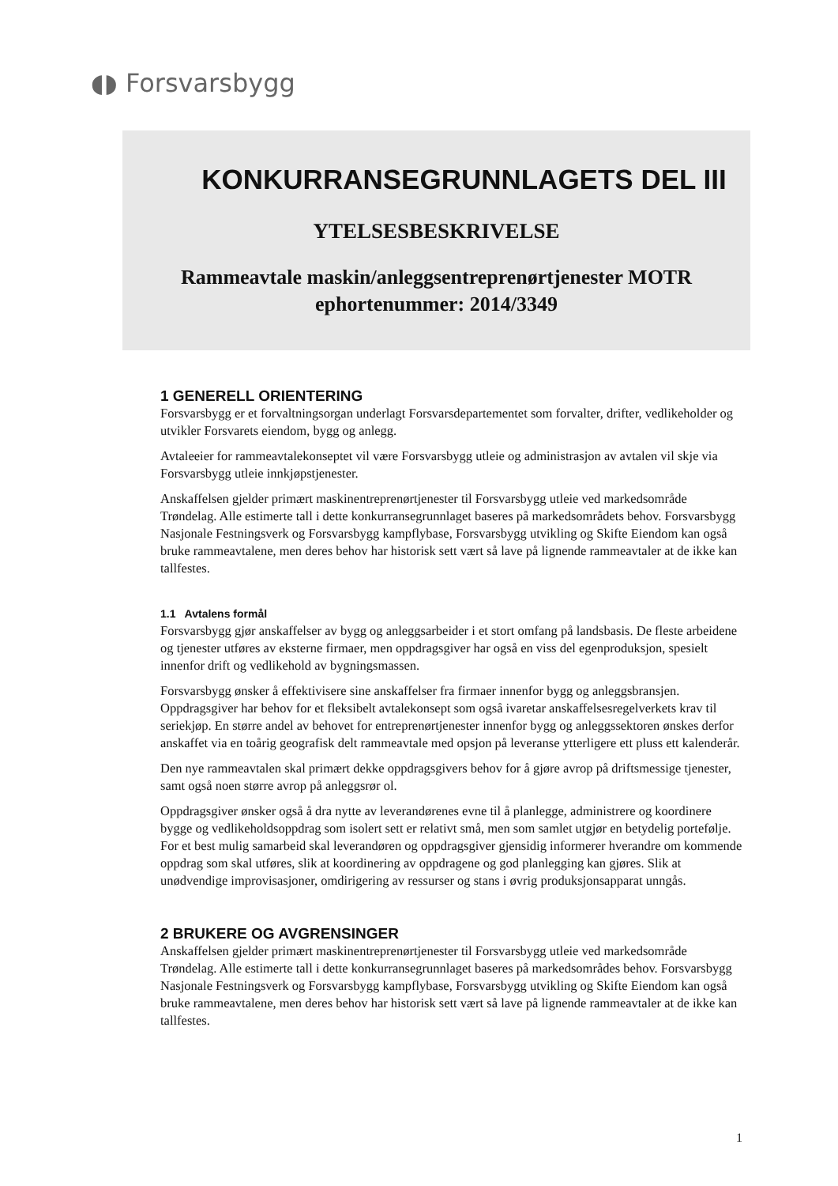◖◗ Forsvarsbygg
KONKURRANSEGRUNNLAGETS DEL III
YTELSESBESKRIVELSE
Rammeavtale maskin/anleggsentreprenørtjenester MOTR
ephortenummer: 2014/3349
1 GENERELL ORIENTERING
Forsvarsbygg er et forvaltningsorgan underlagt Forsvarsdepartementet som forvalter, drifter, vedlikeholder og utvikler Forsvarets eiendom, bygg og anlegg.
Avtaleeier for rammeavtalekonseptet vil være Forsvarsbygg utleie og administrasjon av avtalen vil skje via Forsvarsbygg utleie innkjøpstjenester.
Anskaffelsen gjelder primært maskinentreprenørtjenester til Forsvarsbygg utleie ved markedsområde Trøndelag. Alle estimerte tall i dette konkurransegrunnlaget baseres på markedsområdets behov. Forsvarsbygg Nasjonale Festningsverk og Forsvarsbygg kampflybase, Forsvarsbygg utvikling og Skifte Eiendom kan også bruke rammeavtalene, men deres behov har historisk sett vært så lave på lignende rammeavtaler at de ikke kan tallfestes.
1.1 Avtalens formål
Forsvarsbygg gjør anskaffelser av bygg og anleggsarbeider i et stort omfang på landsbasis. De fleste arbeidene og tjenester utføres av eksterne firmaer, men oppdragsgiver har også en viss del egenproduksjon, spesielt innenfor drift og vedlikehold av bygningsmassen.
Forsvarsbygg ønsker å effektivisere sine anskaffelser fra firmaer innenfor bygg og anleggsbransjen. Oppdragsgiver har behov for et fleksibelt avtalekonsept som også ivaretar anskaffelsesregelverkets krav til seriekjøp. En større andel av behovet for entreprenørtjenester innenfor bygg og anleggssektoren ønskes derfor anskaffet via en toårig geografisk delt rammeavtale med opsjon på leveranse ytterligere ett pluss ett kalenderår.
Den nye rammeavtalen skal primært dekke oppdragsgivers behov for å gjøre avrop på driftsmessige tjenester, samt også noen større avrop på anleggsrør ol.
Oppdragsgiver ønsker også å dra nytte av leverandørenes evne til å planlegge, administrere og koordinere bygge og vedlikeholdsoppdrag som isolert sett er relativt små, men som samlet utgjør en betydelig portefølje. For et best mulig samarbeid skal leverandøren og oppdragsgiver gjensidig informerer hverandre om kommende oppdrag som skal utføres, slik at koordinering av oppdragene og god planlegging kan gjøres. Slik at unødvendige improvisasjoner, omdirigering av ressurser og stans i øvrig produksjonsapparat unngås.
2 BRUKERE OG AVGRENSINGER
Anskaffelsen gjelder primært maskinentreprenørtjenester til Forsvarsbygg utleie ved markedsområde Trøndelag. Alle estimerte tall i dette konkurransegrunnlaget baseres på markedsområdes behov. Forsvarsbygg Nasjonale Festningsverk og Forsvarsbygg kampflybase, Forsvarsbygg utvikling og Skifte Eiendom kan også bruke rammeavtalene, men deres behov har historisk sett vært så lave på lignende rammeavtaler at de ikke kan tallfestes.
1